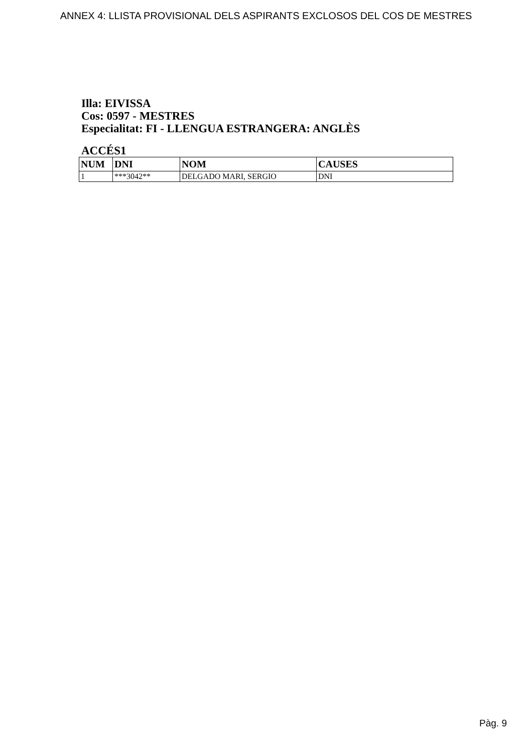ANNEX 4: LLISTA PROVISIONAL DELS ASPIRANTS EXCLOSOS DEL COS DE MESTRES
Illa: EIVISSA
Cos: 0597 - MESTRES
Especialitat: FI - LLENGUA ESTRANGERA: ANGLÈS
ACCÉS1
| NUM | DNI | NOM | CAUSES |
| --- | --- | --- | --- |
| 1 | ***3042** | DELGADO MARI, SERGIO | DNI |
Pàg. 9